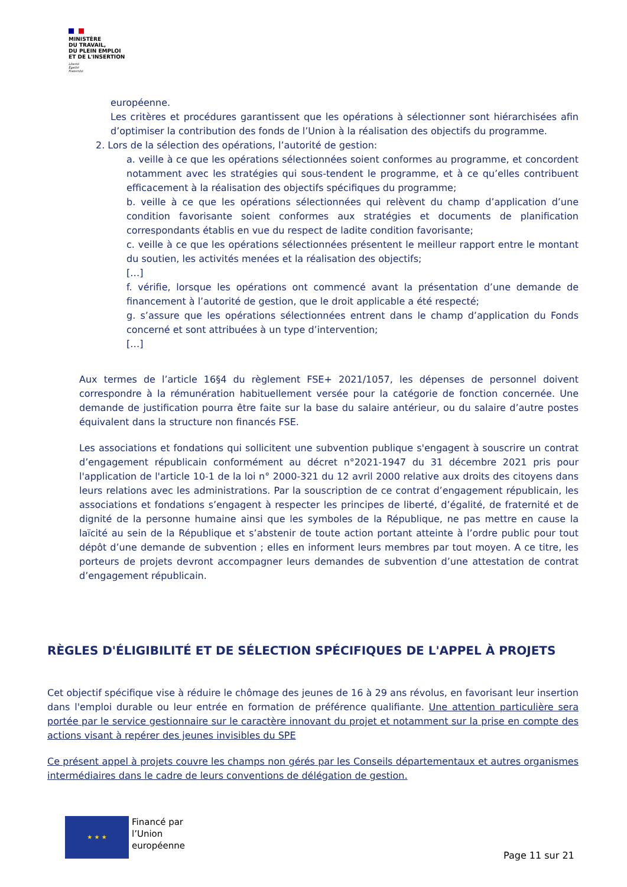MINISTÈRE
DU TRAVAIL,
DU PLEIN EMPLOI
ET DE L'INSERTION
Liberté
Égalité
Fraternité
européenne.
Les critères et procédures garantissent que les opérations à sélectionner sont hiérarchisées afin d’optimiser la contribution des fonds de l’Union à la réalisation des objectifs du programme.
2. Lors de la sélection des opérations, l’autorité de gestion:
a. veille à ce que les opérations sélectionnées soient conformes au programme, et concordent notamment avec les stratégies qui sous-tendent le programme, et à ce qu’elles contribuent efficacement à la réalisation des objectifs spécifiques du programme;
b. veille à ce que les opérations sélectionnées qui relèvent du champ d’application d’une condition favorisante soient conformes aux stratégies et documents de planification correspondants établis en vue du respect de ladite condition favorisante;
c. veille à ce que les opérations sélectionnées présentent le meilleur rapport entre le montant du soutien, les activités menées et la réalisation des objectifs;
[…]
f. vérifie, lorsque les opérations ont commencé avant la présentation d’une demande de financement à l’autorité de gestion, que le droit applicable a été respecté;
g. s’assure que les opérations sélectionnées entrent dans le champ d’application du Fonds concerné et sont attribuées à un type d’intervention;
[…]
Aux termes de l’article 16§4 du règlement FSE+ 2021/1057, les dépenses de personnel doivent correspondre à la rémunération habituellement versée pour la catégorie de fonction concernée. Une demande de justification pourra être faite sur la base du salaire antérieur, ou du salaire d’autre postes équivalent dans la structure non financés FSE.
Les associations et fondations qui sollicitent une subvention publique s'engagent à souscrire un contrat d’engagement républicain conformément au décret n°2021-1947 du 31 décembre 2021 pris pour l'application de l'article 10-1 de la loi n° 2000-321 du 12 avril 2000 relative aux droits des citoyens dans leurs relations avec les administrations. Par la souscription de ce contrat d’engagement républicain, les associations et fondations s’engagent à respecter les principes de liberté, d’égalité, de fraternité et de dignité de la personne humaine ainsi que les symboles de la République, ne pas mettre en cause la laïcité au sein de la République et s’abstenir de toute action portant atteinte à l’ordre public pour tout dépôt d’une demande de subvention ; elles en informent leurs membres par tout moyen. A ce titre, les porteurs de projets devront accompagner leurs demandes de subvention d’une attestation de contrat d’engagement républicain.
RÈGLES D'ÉLIGIBILITÉ ET DE SÉLECTION SPÉCIFIQUES DE L'APPEL À PROJETS
Cet objectif spécifique vise à réduire le chômage des jeunes de 16 à 29 ans révolus, en favorisant leur insertion dans l'emploi durable ou leur entrée en formation de préférence qualifiante. Une attention particulière sera portée par le service gestionnaire sur le caractère innovant du projet et notamment sur la prise en compte des actions visant à repérer des jeunes invisibles du SPE
Ce présent appel à projets couvre les champs non gérés par les Conseils départementaux et autres organismes intermédiaires dans le cadre de leurs conventions de délégation de gestion.
★ ★ ★
Financé par
l’Union
européenne
Page 11 sur 21